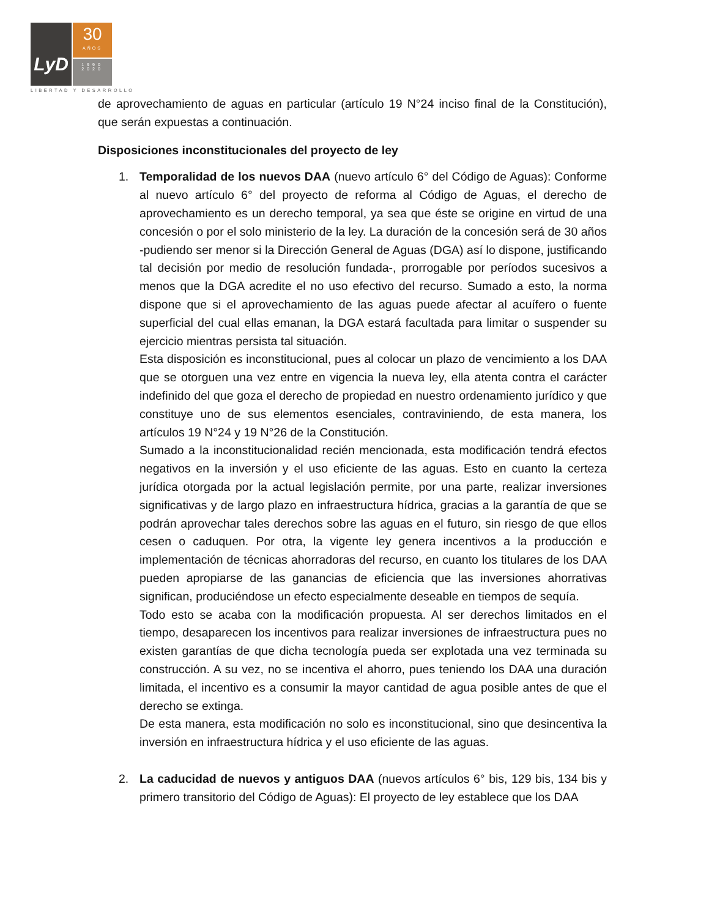LyD
30
AÑOS
1990
2020
LIBERTAD Y DESARROLLO
de aprovechamiento de aguas en particular (artículo 19 N°24 inciso final de la Constitución), que serán expuestas a continuación.
Disposiciones inconstitucionales del proyecto de ley
1. Temporalidad de los nuevos DAA (nuevo artículo 6° del Código de Aguas): Conforme al nuevo artículo 6° del proyecto de reforma al Código de Aguas, el derecho de aprovechamiento es un derecho temporal, ya sea que éste se origine en virtud de una concesión o por el solo ministerio de la ley. La duración de la concesión será de 30 años -pudiendo ser menor si la Dirección General de Aguas (DGA) así lo dispone, justificando tal decisión por medio de resolución fundada-, prorrogable por períodos sucesivos a menos que la DGA acredite el no uso efectivo del recurso. Sumado a esto, la norma dispone que si el aprovechamiento de las aguas puede afectar al acuífero o fuente superficial del cual ellas emanan, la DGA estará facultada para limitar o suspender su ejercicio mientras persista tal situación.
Esta disposición es inconstitucional, pues al colocar un plazo de vencimiento a los DAA que se otorguen una vez entre en vigencia la nueva ley, ella atenta contra el carácter indefinido del que goza el derecho de propiedad en nuestro ordenamiento jurídico y que constituye uno de sus elementos esenciales, contraviniendo, de esta manera, los artículos 19 N°24 y 19 N°26 de la Constitución.
Sumado a la inconstitucionalidad recién mencionada, esta modificación tendrá efectos negativos en la inversión y el uso eficiente de las aguas. Esto en cuanto la certeza jurídica otorgada por la actual legislación permite, por una parte, realizar inversiones significativas y de largo plazo en infraestructura hídrica, gracias a la garantía de que se podrán aprovechar tales derechos sobre las aguas en el futuro, sin riesgo de que ellos cesen o caduquen. Por otra, la vigente ley genera incentivos a la producción e implementación de técnicas ahorradoras del recurso, en cuanto los titulares de los DAA pueden apropiarse de las ganancias de eficiencia que las inversiones ahorrativas significan, produciéndose un efecto especialmente deseable en tiempos de sequía.
Todo esto se acaba con la modificación propuesta. Al ser derechos limitados en el tiempo, desaparecen los incentivos para realizar inversiones de infraestructura pues no existen garantías de que dicha tecnología pueda ser explotada una vez terminada su construcción. A su vez, no se incentiva el ahorro, pues teniendo los DAA una duración limitada, el incentivo es a consumir la mayor cantidad de agua posible antes de que el derecho se extinga.
De esta manera, esta modificación no solo es inconstitucional, sino que desincentiva la inversión en infraestructura hídrica y el uso eficiente de las aguas.
2. La caducidad de nuevos y antiguos DAA (nuevos artículos 6° bis, 129 bis, 134 bis y primero transitorio del Código de Aguas): El proyecto de ley establece que los DAA